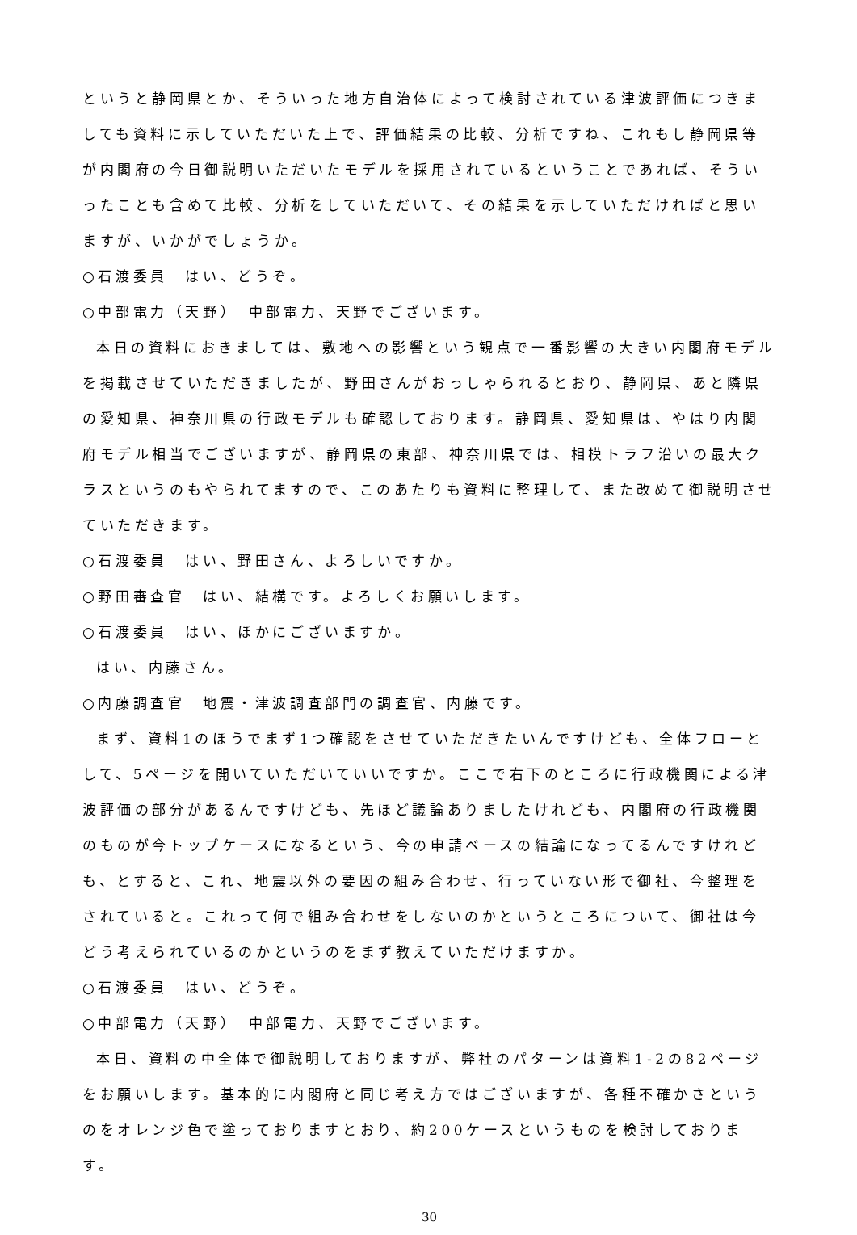というと静岡県とか、そういった地方自治体によって検討されている津波評価につきましても資料に示していただいた上で、評価結果の比較、分析ですね、これもし静岡県等が内閣府の今日御説明いただいたモデルを採用されているということであれば、そういったことも含めて比較、分析をしていただいて、その結果を示していただければと思いますが、いかがでしょうか。
○石渡委員　はい、どうぞ。
○中部電力（天野）　中部電力、天野でございます。
本日の資料におきましては、敷地への影響という観点で一番影響の大きい内閣府モデルを掲載させていただきましたが、野田さんがおっしゃられるとおり、静岡県、あと隣県の愛知県、神奈川県の行政モデルも確認しております。静岡県、愛知県は、やはり内閣府モデル相当でございますが、静岡県の東部、神奈川県では、相模トラフ沿いの最大クラスというのもやられてますので、このあたりも資料に整理して、また改めて御説明させていただきます。
○石渡委員　はい、野田さん、よろしいですか。
○野田審査官　はい、結構です。よろしくお願いします。
○石渡委員　はい、ほかにございますか。
はい、内藤さん。
○内藤調査官　地震・津波調査部門の調査官、内藤です。
まず、資料1のほうでまず1つ確認をさせていただきたいんですけども、全体フローとして、5ページを開いていただいていいですか。ここで右下のところに行政機関による津波評価の部分があるんですけども、先ほど議論ありましたけれども、内閣府の行政機関のものが今トップケースになるという、今の申請ベースの結論になってるんですけれども、とすると、これ、地震以外の要因の組み合わせ、行っていない形で御社、今整理をされていると。これって何で組み合わせをしないのかというところについて、御社は今どう考えられているのかというのをまず教えていただけますか。
○石渡委員　はい、どうぞ。
○中部電力（天野）　中部電力、天野でございます。
本日、資料の中全体で御説明しておりますが、弊社のパターンは資料1-2の82ページをお願いします。基本的に内閣府と同じ考え方ではございますが、各種不確かさというのをオレンジ色で塗っておりますとおり、約200ケースというものを検討しております。
30